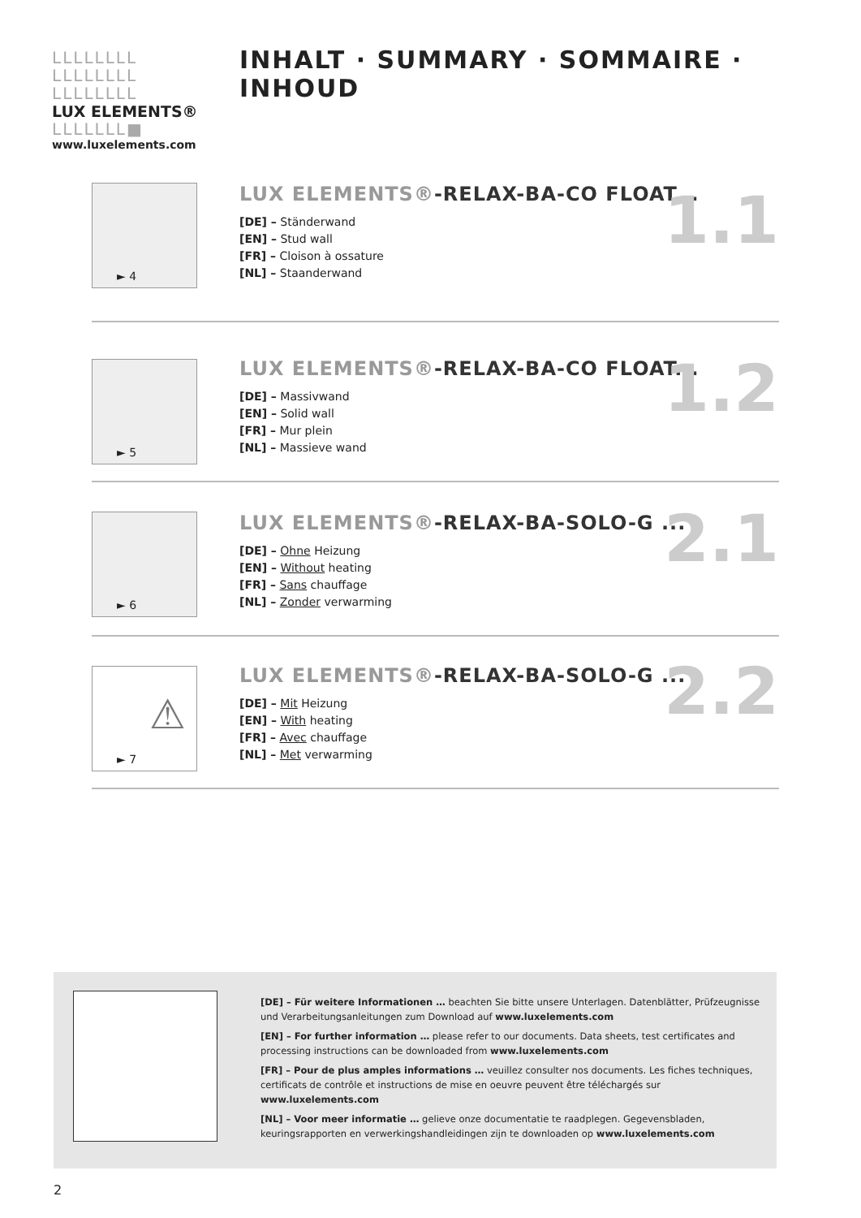LLLLLLLL
LLLLLLLL
LLLLLLLL
LUX ELEMENTS®
LLLLLLL■
www.luxelements.com
INHALT · SUMMARY · SOMMAIRE · INHOUD
► 4
LUX ELEMENTS®-RELAX-BA-CO FLOAT...
[DE] – Ständerwand
[EN] – Stud wall
[FR] – Cloison à ossature
[NL] – Staanderwand
1.1
► 5
LUX ELEMENTS®-RELAX-BA-CO FLOAT...
[DE] – Massivwand
[EN] – Solid wall
[FR] – Mur plein
[NL] – Massieve wand
1.2
► 6
LUX ELEMENTS®-RELAX-BA-SOLO-G ...
[DE] – Ohne Heizung
[EN] – Without heating
[FR] – Sans chauffage
[NL] – Zonder verwarming
2.1
⚠
► 7
LUX ELEMENTS®-RELAX-BA-SOLO-G ...
[DE] – Mit Heizung
[EN] – With heating
[FR] – Avec chauffage
[NL] – Met verwarming
2.2
[DE] – Für weitere Informationen … beachten Sie bitte unsere Unterlagen. Datenblätter, Prüfzeugnisse und Verarbeitungsanleitungen zum Download auf www.luxelements.com
[EN] – For further information … please refer to our documents. Data sheets, test certificates and processing instructions can be downloaded from www.luxelements.com
[FR] – Pour de plus amples informations … veuillez consulter nos documents. Les fiches techniques, certificats de contrôle et instructions de mise en oeuvre peuvent être téléchargés sur www.luxelements.com
[NL] – Voor meer informatie … gelieve onze documentatie te raadplegen. Gegevensbladen, keuringsrapporten en verwerkingshandleidingen zijn te downloaden op www.luxelements.com
2